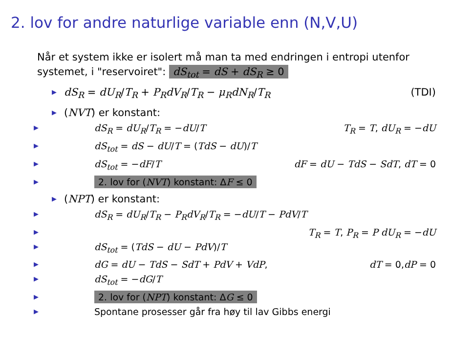2. lov for andre naturlige variable enn (N,V,U)
Når et system ikke er isolert må man ta med endringen i entropi utenfor systemet, i "reservoiret": dS<sub>tot</sub> = dS + dS<sub>R</sub> ≥ 0
▶ dS<sub>R</sub> = dU<sub>R</sub>/T<sub>R</sub> + P<sub>R</sub>dV<sub>R</sub>/T<sub>R</sub> − μ<sub>R</sub>dN<sub>R</sub>/T<sub>R</sub> (TDI)
▶ (NVT) er konstant:
▶ dS<sub>R</sub> = dU<sub>R</sub>/T<sub>R</sub> = −dU/T T<sub>R</sub> = T, dU<sub>R</sub> = −dU
▶ dS<sub>tot</sub> = dS − dU/T = (TdS − dU)/T
▶ dS<sub>tot</sub> = −dF/T dF = dU − TdS − SdT, dT = 0
▶ 2. lov for (NVT) konstant: ΔF ≤ 0
▶ (NPT) er konstant:
▶ dS<sub>R</sub> = dU<sub>R</sub>/T<sub>R</sub> − P<sub>R</sub>dV<sub>R</sub>/T<sub>R</sub> = −dU/T − PdV/T
▶ T<sub>R</sub> = T, P<sub>R</sub> = P dU<sub>R</sub> = −dU
▶ dS<sub>tot</sub> = (TdS − dU − PdV)/T
▶ dG = dU − TdS − SdT + PdV + VdP, dT = 0,dP = 0
▶ dS<sub>tot</sub> = −dG/T
▶ 2. lov for (NPT) konstant: ΔG ≤ 0
▶ Spontane prosesser går fra høy til lav Gibbs energi